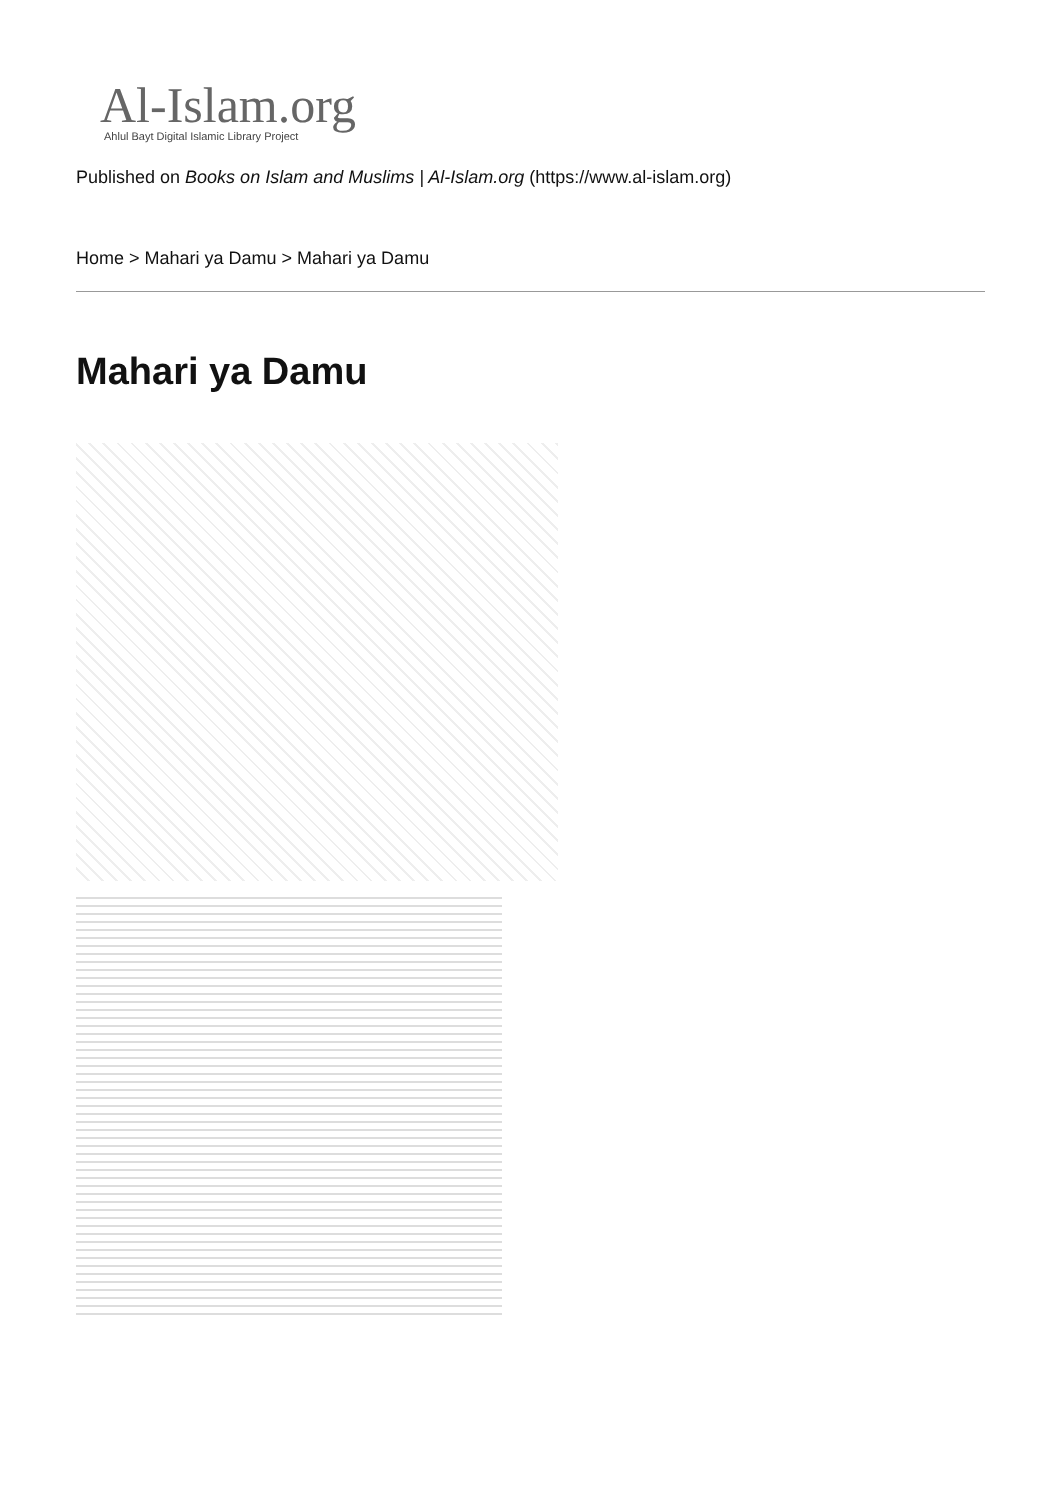Al-Islam.org
Ahlul Bayt Digital Islamic Library Project
Published on Books on Islam and Muslims | Al-Islam.org (https://www.al-islam.org)
Home > Mahari ya Damu > Mahari ya Damu
Mahari ya Damu